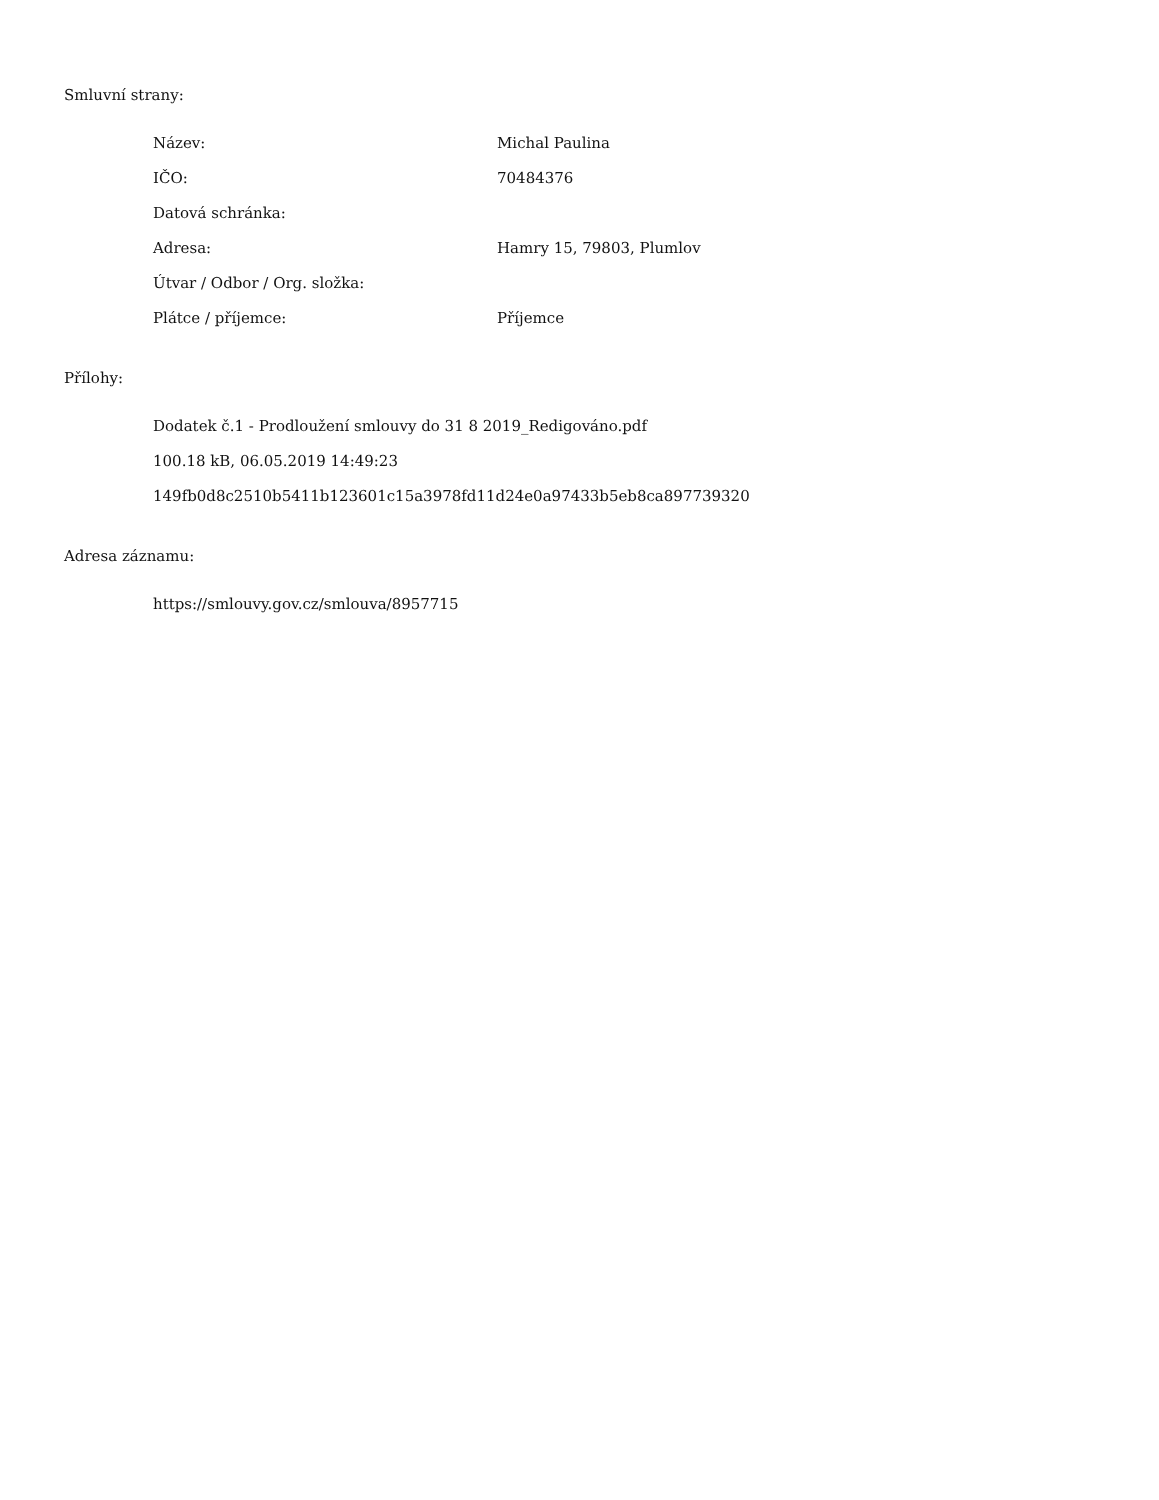Smluvní strany:
| Název: | Michal Paulina |
| IČO: | 70484376 |
| Datová schránka: | |
| Adresa: | Hamry 15, 79803, Plumlov |
| Útvar / Odbor / Org. složka: | |
| Plátce / příjemce: | Příjemce |
Přílohy:
Dodatek č.1 - Prodloužení smlouvy do 31 8 2019_Redigováno.pdf
100.18 kB, 06.05.2019 14:49:23
149fb0d8c2510b5411b123601c15a3978fd11d24e0a97433b5eb8ca897739320
Adresa záznamu:
https://smlouvy.gov.cz/smlouva/8957715